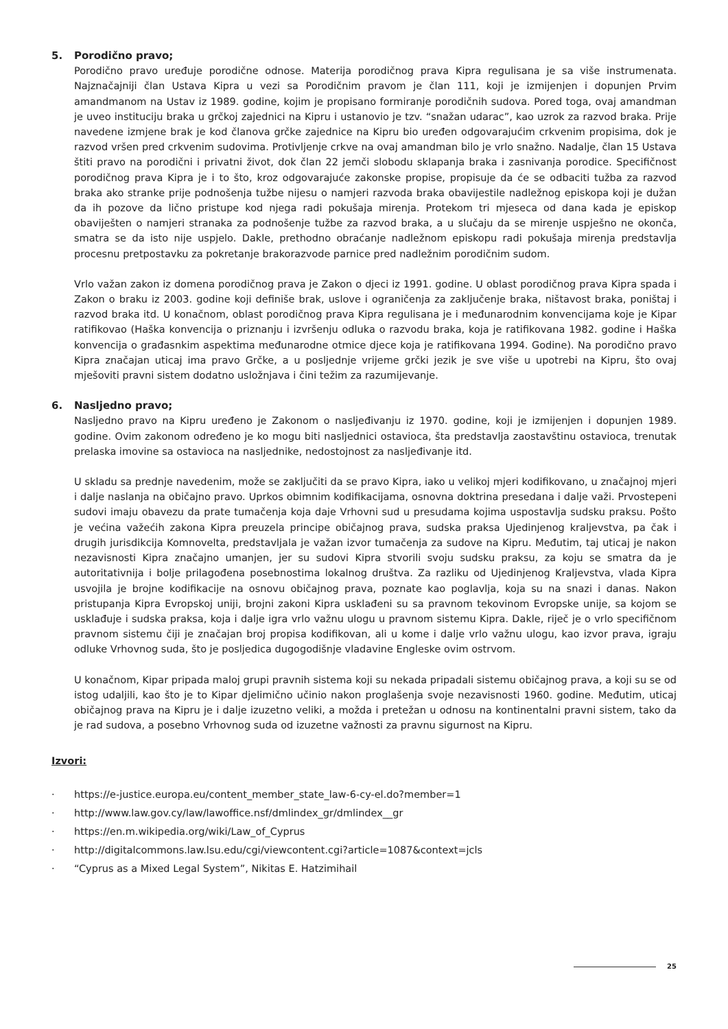5. Porodično pravo;
Porodično pravo uređuje porodične odnose. Materija porodičnog prava Kipra regulisana je sa više instrumenata. Najznačajniji član Ustava Kipra u vezi sa Porodičnim pravom je član 111, koji je izmijenjen i dopunjen Prvim amandmanom na Ustav iz 1989. godine, kojim je propisano formiranje porodičnih sudova. Pored toga, ovaj amandman je uveo instituciju braka u grčkoj zajednici na Kipru i ustanovio je tzv. “snažan udarac”, kao uzrok za razvod braka. Prije navedene izmjene brak je kod članova grčke zajednice na Kipru bio uređen odgovarajućim crkvenim propisima, dok je razvod vršen pred crkvenim sudovima. Protivljenje crkve na ovaj amandman bilo je vrlo snažno. Nadalje, član 15 Ustava štiti pravo na porodični i privatni život, dok član 22 jemči slobodu sklapanja braka i zasnivanja porodice. Specifičnost porodičnog prava Kipra je i to što, kroz odgovarajuće zakonske propise, propisuje da će se odbaciti tužba za razvod braka ako stranke prije podnošenja tužbe nijesu o namjeri razvoda braka obavijestile nadležnog episkopa koji je dužan da ih pozove da lično pristupe kod njega radi pokušaja mirenja. Protekom tri mjeseca od dana kada je episkop obaviješten o namjeri stranaka za podnošenje tužbe za razvod braka, a u slučaju da se mirenje uspješno ne okonča, smatra se da isto nije uspjelo. Dakle, prethodno obraćanje nadležnom episkopu radi pokušaja mirenja predstavlja procesnu pretpostavku za pokretanje brakorazvode parnice pred nadležnim porodičnim sudom.
Vrlo važan zakon iz domena porodičnog prava je Zakon o djeci iz 1991. godine. U oblast porodičnog prava Kipra spada i Zakon o braku iz 2003. godine koji definiše brak, uslove i ograničenja za zaključenje braka, ništavost braka, poništaj i razvod braka itd. U konačnom, oblast porodičnog prava Kipra regulisana je i međunarodnim konvencijama koje je Kipar ratifikovao (Haška konvencija o priznanju i izvršenju odluka o razvodu braka, koja je ratifikovana 1982. godine i Haška konvencija o građasnkim aspektima međunarodne otmice djece koja je ratifikovana 1994. Godine). Na porodično pravo Kipra značajan uticaj ima pravo Grčke, a u posljednje vrijeme grčki jezik je sve više u upotrebi na Kipru, što ovaj mješoviti pravni sistem dodatno usložnjava i čini težim za razumijevanje.
6. Nasljedno pravo;
Nasljedno pravo na Kipru uređeno je Zakonom o nasljeđivanju iz 1970. godine, koji je izmijenjen i dopunjen 1989. godine. Ovim zakonom određeno je ko mogu biti nasljednici ostavioca, šta predstavlja zaostavštinu ostavioca, trenutak prelaska imovine sa ostavioca na nasljednike, nedostojnost za nasljeđivanje itd.
U skladu sa prednje navedenim, može se zaključiti da se pravo Kipra, iako u velikoj mjeri kodifikovano, u značajnoj mjeri i dalje naslanja na običajno pravo. Uprkos obimnim kodifikacijama, osnovna doktrina presedana i dalje važi. Prvostepeni sudovi imaju obavezu da prate tumačenja koja daje Vrhovni sud u presudama kojima uspostavlja sudsku praksu. Pošto je većina važećih zakona Kipra preuzela principe običajnog prava, sudska praksa Ujedinjenog kraljevstva, pa čak i drugih jurisdikcija Komnovelta, predstavljala je važan izvor tumačenja za sudove na Kipru. Međutim, taj uticaj je nakon nezavisnosti Kipra značajno umanjen, jer su sudovi Kipra stvorili svoju sudsku praksu, za koju se smatra da je autoritativnija i bolje prilagođena posebnostima lokalnog društva. Za razliku od Ujedinjenog Kraljevstva, vlada Kipra usvojila je brojne kodifikacije na osnovu običajnog prava, poznate kao poglavlja, koja su na snazi i danas. Nakon pristupanja Kipra Evropskoj uniji, brojni zakoni Kipra usklađeni su sa pravnom tekovinom Evropske unije, sa kojom se usklađuje i sudska praksa, koja i dalje igra vrlo važnu ulogu u pravnom sistemu Kipra. Dakle, riječ je o vrlo specifičnom pravnom sistemu čiji je značajan broj propisa kodifikovan, ali u kome i dalje vrlo važnu ulogu, kao izvor prava, igraju odluke Vrhovnog suda, što je posljedica dugogodišnje vladavine Engleske ovim ostrvom.
U konačnom, Kipar pripada maloj grupi pravnih sistema koji su nekada pripadali sistemu običajnog prava, a koji su se od istog udaljili, kao što je to Kipar djelimično učinio nakon proglašenja svoje nezavisnosti 1960. godine. Međutim, uticaj običajnog prava na Kipru je i dalje izuzetno veliki, a možda i pretežan u odnosu na kontinentalni pravni sistem, tako da je rad sudova, a posebno Vrhovnog suda od izuzetne važnosti za pravnu sigurnost na Kipru.
Izvori:
· https://e-justice.europa.eu/content_member_state_law-6-cy-el.do?member=1
· http://www.law.gov.cy/law/lawoffice.nsf/dmlindex_gr/dmlindex__gr
· https://en.m.wikipedia.org/wiki/Law_of_Cyprus
· http://digitalcommons.law.lsu.edu/cgi/viewcontent.cgi?article=1087&context=jcls
· “Cyprus as a Mixed Legal System”, Nikitas E. Hatzimihail
25